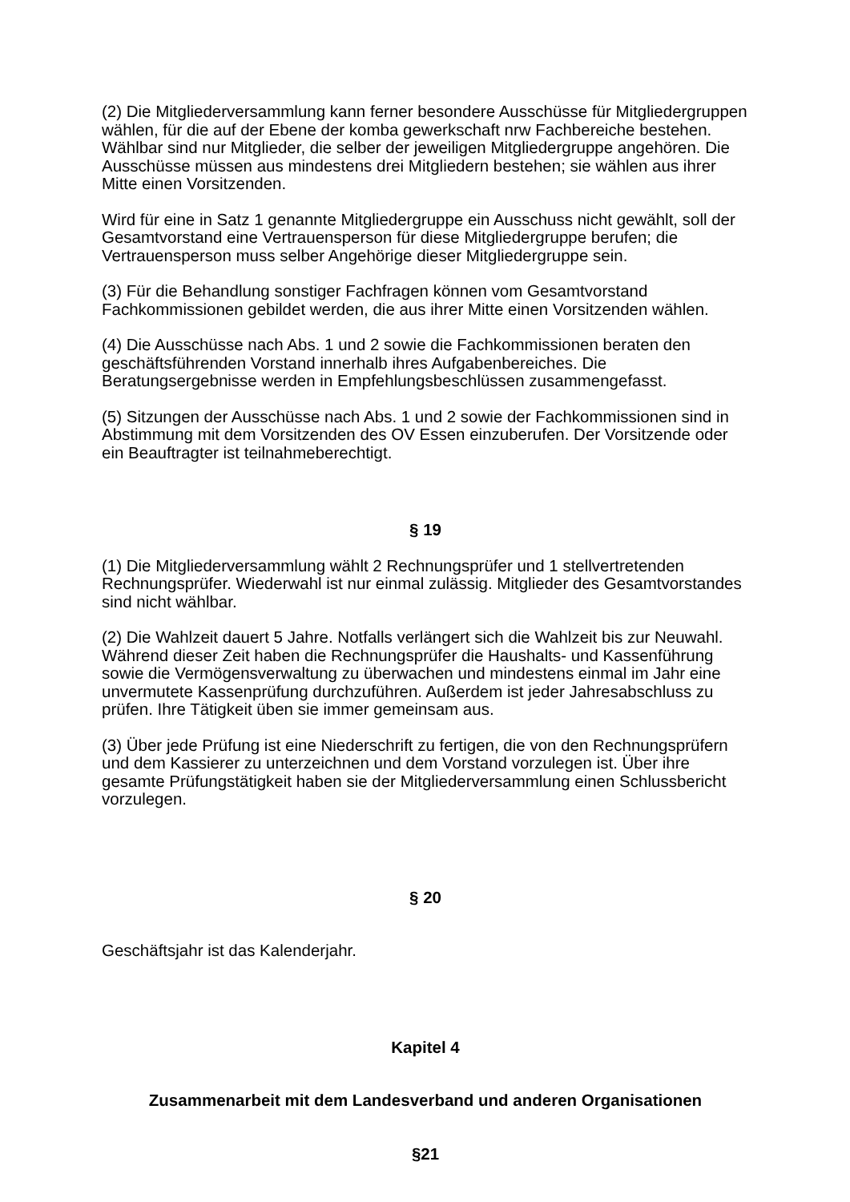(2) Die Mitgliederversammlung kann ferner besondere Ausschüsse für Mitgliedergruppen wählen, für die auf der Ebene der komba gewerkschaft nrw Fachbereiche bestehen. Wählbar sind nur Mitglieder, die selber der jeweiligen Mitgliedergruppe angehören. Die Ausschüsse müssen aus mindestens drei Mitgliedern bestehen; sie wählen aus ihrer Mitte einen Vorsitzenden.
Wird für eine in Satz 1 genannte Mitgliedergruppe ein Ausschuss nicht gewählt, soll der Gesamtvorstand eine Vertrauensperson für diese Mitgliedergruppe berufen; die Vertrauensperson muss selber Angehörige dieser Mitgliedergruppe sein.
(3) Für die Behandlung sonstiger Fachfragen können vom Gesamtvorstand Fachkommissionen gebildet werden, die aus ihrer Mitte einen Vorsitzenden wählen.
(4) Die Ausschüsse nach Abs. 1 und 2 sowie die Fachkommissionen beraten den geschäftsführenden Vorstand innerhalb ihres Aufgabenbereiches. Die Beratungsergebnisse werden in Empfehlungsbeschlüssen zusammengefasst.
(5) Sitzungen der Ausschüsse nach Abs. 1 und 2 sowie der Fachkommissionen sind in Abstimmung mit dem Vorsitzenden des OV Essen einzuberufen. Der Vorsitzende oder ein Beauftragter ist teilnahmeberechtigt.
§ 19
(1) Die Mitgliederversammlung wählt 2 Rechnungsprüfer und 1 stellvertretenden Rechnungsprüfer. Wiederwahl ist nur einmal zulässig. Mitglieder des Gesamtvorstandes sind nicht wählbar.
(2) Die Wahlzeit dauert 5 Jahre. Notfalls verlängert sich die Wahlzeit bis zur Neuwahl. Während dieser Zeit haben die Rechnungsprüfer die Haushalts- und Kassenführung sowie die Vermögensverwaltung zu überwachen und mindestens einmal im Jahr eine unvermutete Kassenprüfung durchzuführen. Außerdem ist jeder Jahresabschluss zu prüfen. Ihre Tätigkeit üben sie immer gemeinsam aus.
(3) Über jede Prüfung ist eine Niederschrift zu fertigen, die von den Rechnungsprüfern und dem Kassierer zu unterzeichnen und dem Vorstand vorzulegen ist. Über ihre gesamte Prüfungstätigkeit haben sie der Mitgliederversammlung einen Schlussbericht vorzulegen.
§ 20
Geschäftsjahr ist das Kalenderjahr.
Kapitel 4
Zusammenarbeit mit dem Landesverband und anderen Organisationen
§21